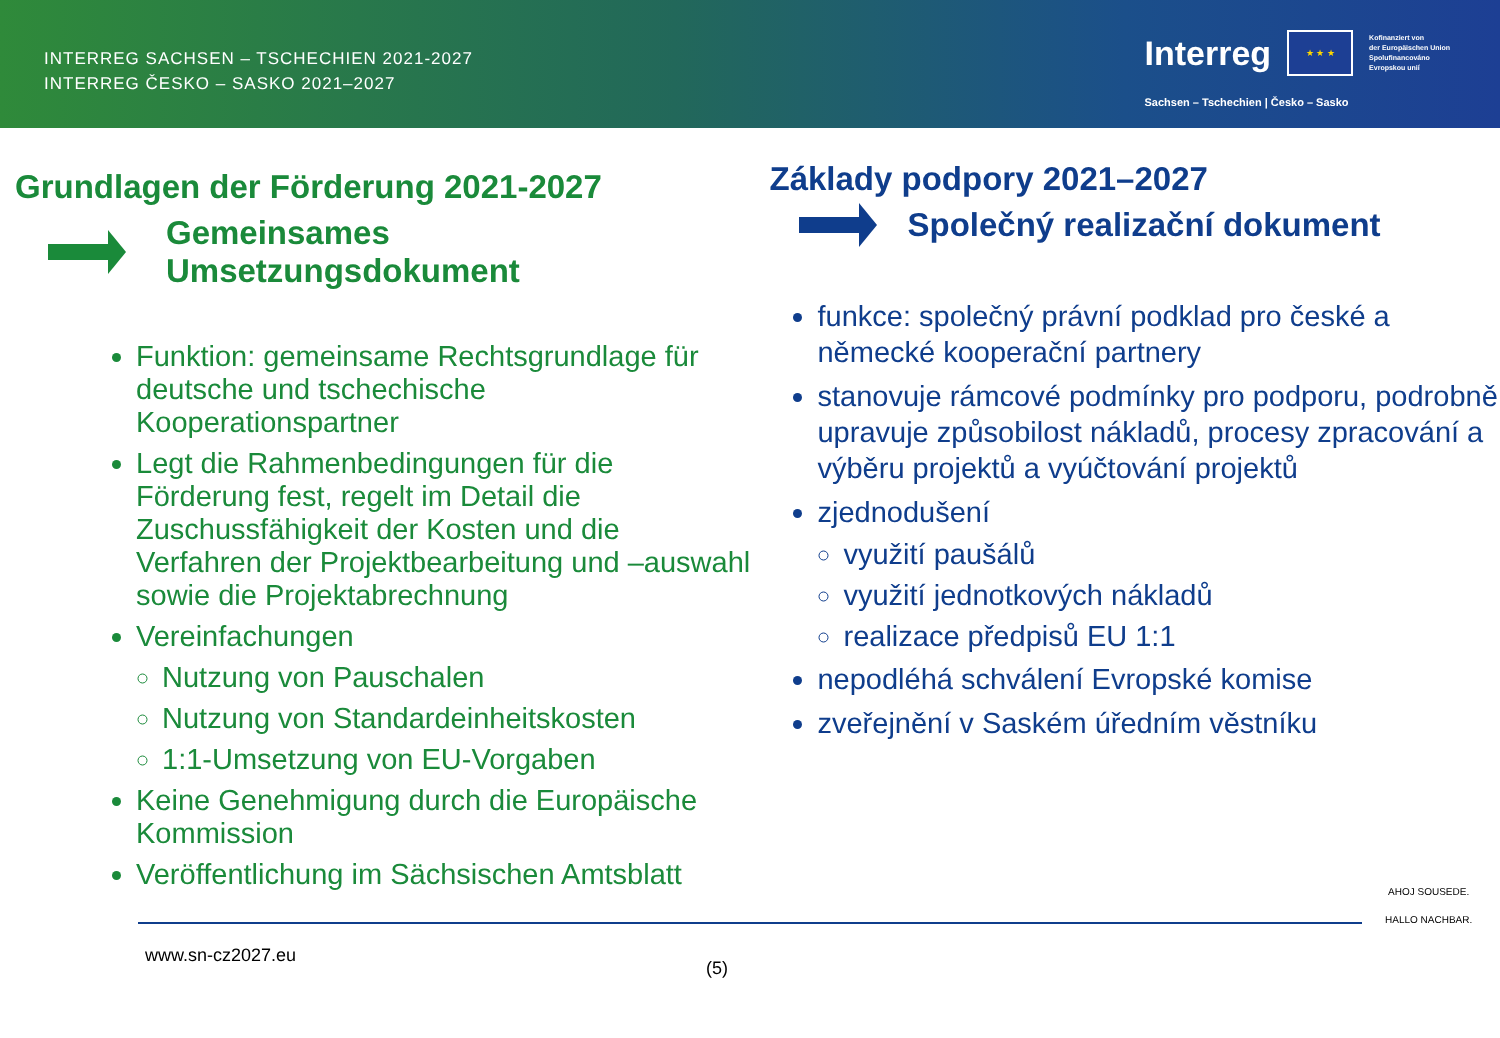INTERREG SACHSEN – TSCHECHIEN 2021-2027
INTERREG ČESKO – SASKO 2021–2027
Interreg
★ ★ ★
Kofinanziert von
der Europäischen Union
Spolufinancováno
Evropskou unií
Sachsen – Tschechien | Česko – Sasko
Grundlagen der Förderung 2021-2027
Gemeinsames Umsetzungsdokument
Funktion: gemeinsame Rechtsgrundlage für deutsche und tschechische Kooperationspartner
Legt die Rahmenbedingungen für die Förderung fest, regelt im Detail die Zuschussfähigkeit der Kosten und die Verfahren der Projektbearbeitung und –auswahl sowie die Projektabrechnung
Vereinfachungen
Nutzung von Pauschalen
Nutzung von Standardeinheitskosten
1:1-Umsetzung von EU-Vorgaben
Keine Genehmigung durch die Europäische Kommission
Veröffentlichung im Sächsischen Amtsblatt
Základy podpory 2021–2027
Společný realizační dokument
funkce: společný právní podklad pro české a německé kooperační partnery
stanovuje rámcové podmínky pro podporu, podrobně upravuje způsobilost nákladů, procesy zpracování a výběru projektů a vyúčtování projektů
zjednodušení
využití paušálů
využití jednotkových nákladů
realizace předpisů EU 1:1
nepodléhá schválení Evropské komise
zveřejnění v Saském úředním věstníku
www.sn-cz2027.eu
(5)
AHOJ SOUSEDE.
HALLO NACHBAR.